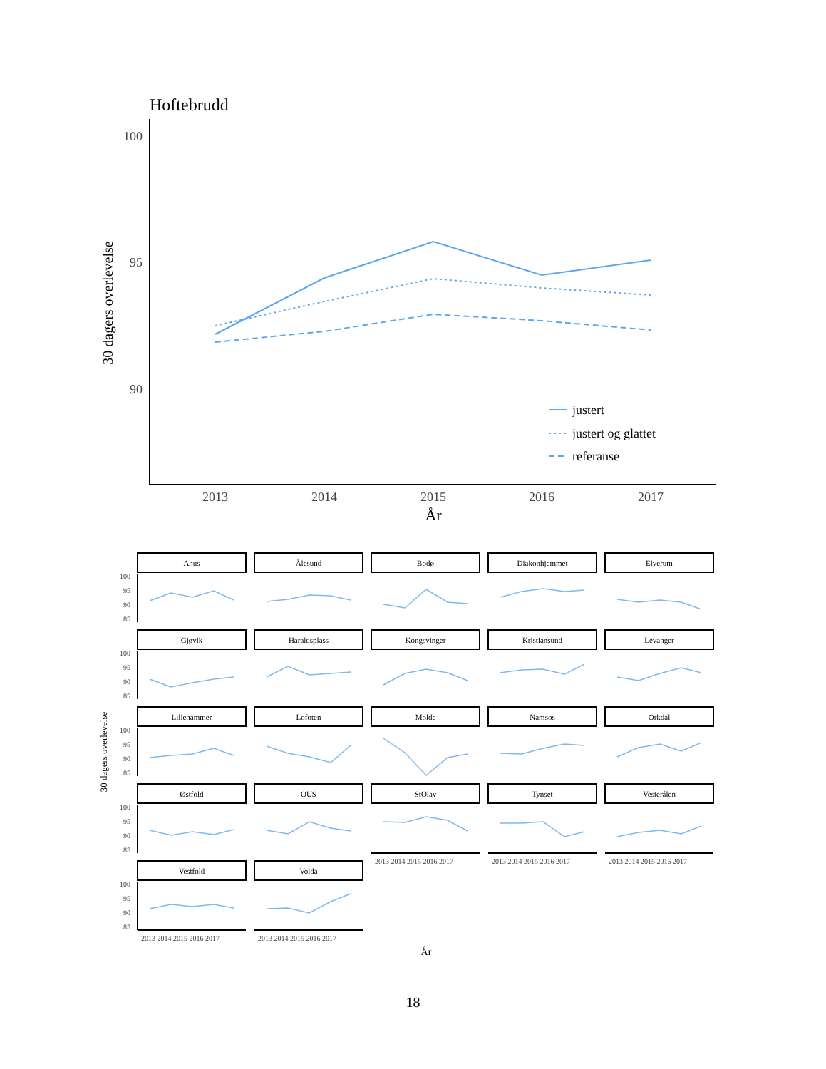Hoftebrudd
100
95
90
2013
2014
2015
2016
2017
År
30 dagers overlevelse
justert
justert og glattet
referanse
30 dagers overlevelse
År
Ahus
Ålesund
Bodø
Diakonhjemmet
Elverum
Gjøvik
Haraldsplass
Kongsvinger
Kristiansund
Levanger
Lillehammer
Lofoten
Molde
Namsos
Orkdal
Østfold
OUS
StOlav
Tynset
Vesterålen
Vestfold
Volda
100
95
90
85
100
95
90
85
100
95
90
85
100
95
90
85
100
95
90
85
2013 2014 2015 2016 2017
2013 2014 2015 2016 2017
2013 2014 2015 2016 2017
2013 2014 2015 2016 2017
2013 2014 2015 2016 2017
18